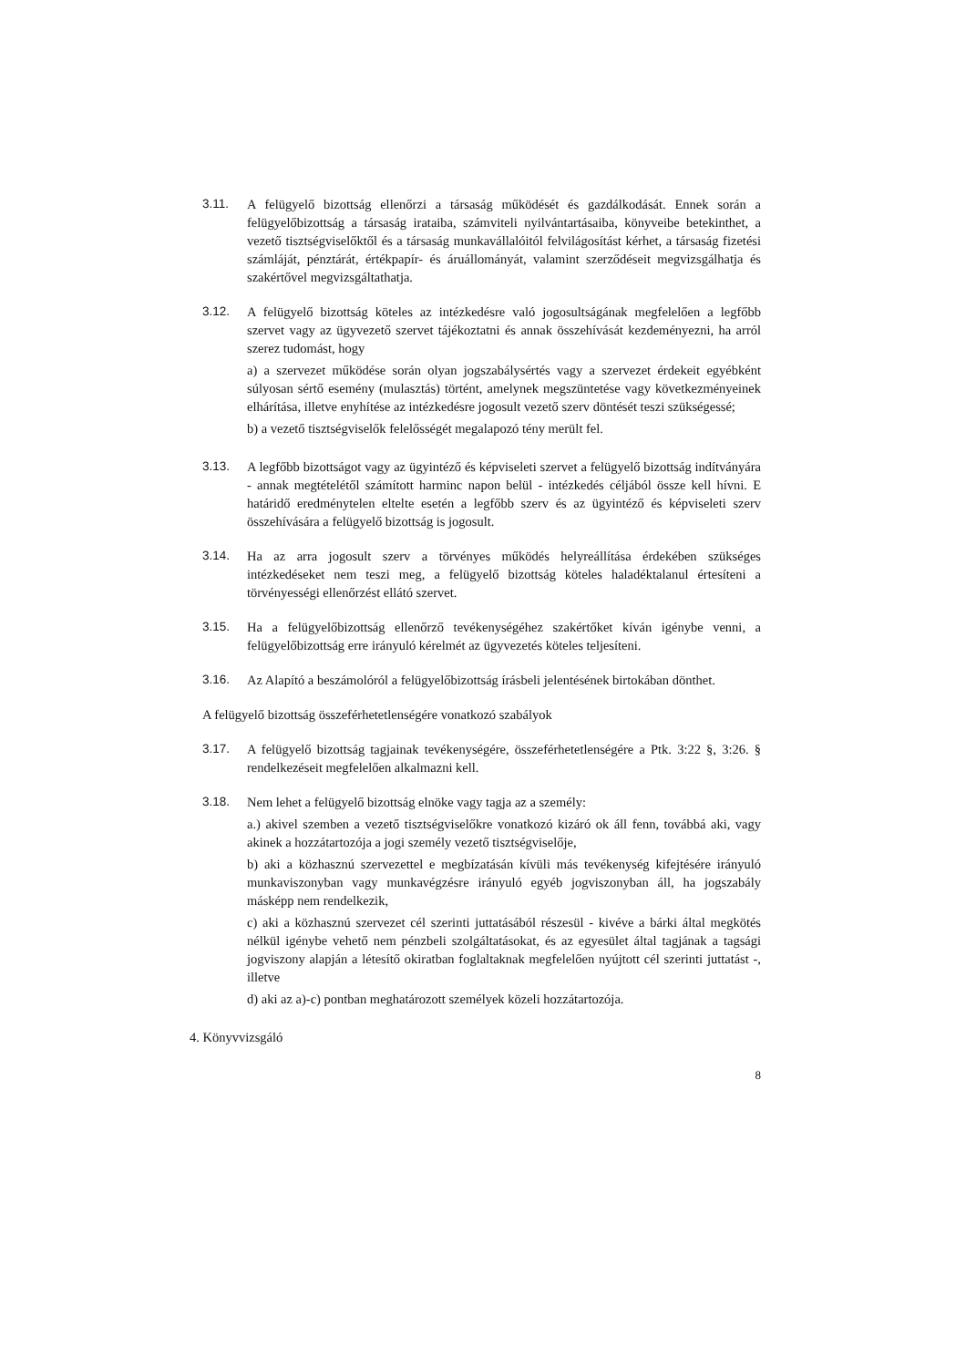3.11. A felügyelő bizottság ellenőrzi a társaság működését és gazdálkodását. Ennek során a felügyelőbizottság a társaság irataiba, számviteli nyilvántartásaiba, könyveibe betekinthet, a vezető tisztségviselőktől és a társaság munkavállalóitól felvilágosítást kérhet, a társaság fizetési számláját, pénztárát, értékpapír- és áruállományát, valamint szerződéseit megvizsgálhatja és szakértővel megvizsgáltathatja.
3.12. A felügyelő bizottság köteles az intézkedésre való jogosultságának megfelelően a legfőbb szervet vagy az ügyvezető szervet tájékoztatni és annak összehívását kezdeményezni, ha arról szerez tudomást, hogy
a) a szervezet működése során olyan jogszabálysértés vagy a szervezet érdekeit egyébként súlyosan sértő esemény (mulasztás) történt, amelynek megszüntetése vagy következményeinek elhárítása, illetve enyhítése az intézkedésre jogosult vezető szerv döntését teszi szükségessé;
b) a vezető tisztségviselők felelősségét megalapozó tény merült fel.
3.13. A legfőbb bizottságot vagy az ügyintéző és képviseleti szervet a felügyelő bizottság indítványára - annak megtételétől számított harminc napon belül - intézkedés céljából össze kell hívni. E határidő eredménytelen eltelte esetén a legfőbb szerv és az ügyintéző és képviseleti szerv összehívására a felügyelő bizottság is jogosult.
3.14. Ha az arra jogosult szerv a törvényes működés helyreállítása érdekében szükséges intézkedéseket nem teszi meg, a felügyelő bizottság köteles haladéktalanul értesíteni a törvényességi ellenőrzést ellátó szervet.
3.15. Ha a felügyelőbizottság ellenőrző tevékenységéhez szakértőket kíván igénybe venni, a felügyelőbizottság erre irányuló kérelmét az ügyvezetés köteles teljesíteni.
3.16. Az Alapító a beszámolóról a felügyelőbizottság írásbeli jelentésének birtokában dönthet.
A felügyelő bizottság összeférhetetlenségére vonatkozó szabályok
3.17. A felügyelő bizottság tagjainak tevékenységére, összeférhetetlenségére a Ptk. 3:22 §, 3:26. § rendelkezéseit megfelelően alkalmazni kell.
3.18. Nem lehet a felügyelő bizottság elnöke vagy tagja az a személy:
a.) akivel szemben a vezető tisztségviselőkre vonatkozó kizáró ok áll fenn, továbbá aki, vagy akinek a hozzátartozója a jogi személy vezető tisztségviselője,
b) aki a közhasznú szervezettel e megbízatásán kívüli más tevékenység kifejtésére irányuló munkaviszonyban vagy munkavégzésre irányuló egyéb jogviszonyban áll, ha jogszabály másképp nem rendelkezik,
c) aki a közhasznú szervezet cél szerinti juttatásából részesül - kivéve a bárki által megkötés nélkül igénybe vehető nem pénzbeli szolgáltatásokat, és az egyesület által tagjának a tagsági jogviszony alapján a létesítő okiratban foglaltaknak megfelelően nyújtott cél szerinti juttatást -, illetve
d) aki az a)-c) pontban meghatározott személyek közeli hozzátartozója.
4. Könyvvizsgáló
8